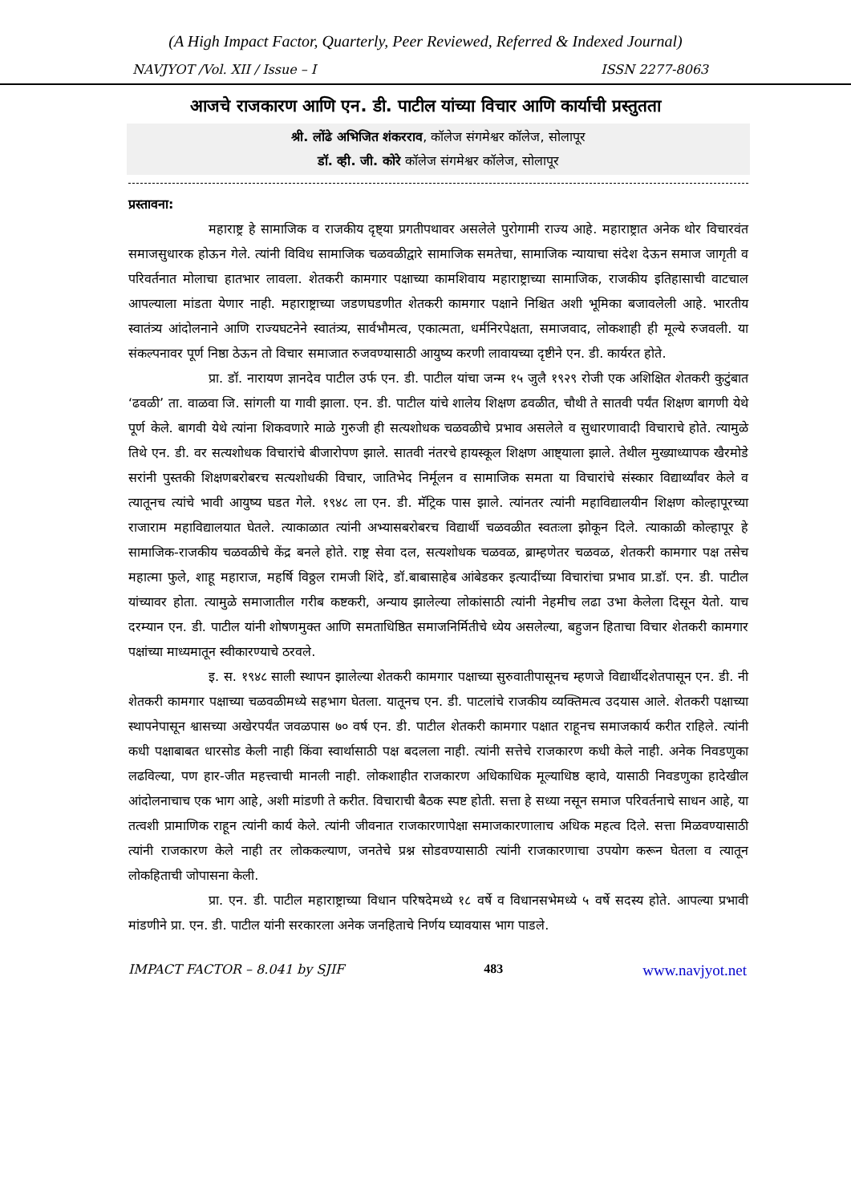(A High Impact Factor, Quarterly, Peer Reviewed, Referred & Indexed Journal)
NAVJYOT /Vol. XII / Issue – I ISSN 2277-8063
आजचे राजकारण आणि एन. डी. पाटील यांच्या विचार आणि कार्याची प्रस्तुतता
श्री. लोंढे अभिजित शंकरराव, कॉलेज संगमेश्वर कॉलेज, सोलापूर
डॉ. व्ही. जी. कोरे कॉलेज संगमेश्वर कॉलेज, सोलापूर
प्रस्तावना:
महाराष्ट्र हे सामाजिक व राजकीय दृष्ट्या प्रगतीपथावर असलेले पुरोगामी राज्य आहे. महाराष्ट्रात अनेक थोर विचारवंत समाजसुधारक होऊन गेले. त्यांनी विविध सामाजिक चळवळीद्वारे सामाजिक समतेचा, सामाजिक न्यायाचा संदेश देऊन समाज जागृती व परिवर्तनात मोलाचा हातभार लावला. शेतकरी कामगार पक्षाच्या कामशिवाय महाराष्ट्राच्या सामाजिक, राजकीय इतिहासाची वाटचाल आपल्याला मांडता येणार नाही. महाराष्ट्राच्या जडणघडणीत शेतकरी कामगार पक्षाने निश्चित अशी भूमिका बजावलेली आहे. भारतीय स्वातंत्र्य आंदोलनाने आणि राज्यघटनेने स्वातंत्र्य, सार्वभौमत्व, एकात्मता, धर्मनिरपेक्षता, समाजवाद, लोकशाही ही मूल्ये रुजवली. या संकल्पनावर पूर्ण निष्ठा ठेऊन तो विचार समाजात रुजवण्यासाठी आयुष्य करणी लावायच्या दृष्टीने एन. डी. कार्यरत होते.
प्रा. डॉ. नारायण ज्ञानदेव पाटील उर्फ एन. डी. पाटील यांचा जन्म १५ जुलै १९२९ रोजी एक अशिक्षित शेतकरी कुटुंबात ‘ढवळी’ ता. वाळवा जि. सांगली या गावी झाला. एन. डी. पाटील यांचे शालेय शिक्षण ढवळीत, चौथी ते सातवी पर्यंत शिक्षण बागणी येथे पूर्ण केले. बागवी येथे त्यांना शिकवणारे माळे गुरुजी ही सत्यशोधक चळवळीचे प्रभाव असलेले व सुधारणावादी विचाराचे होते. त्यामुळे तिथे एन. डी. वर सत्यशोधक विचारांचे बीजारोपण झाले. सातवी नंतरचे हायस्कूल शिक्षण आष्ट्याला झाले. तेथील मुख्याध्यापक खैरमोडे सरांनी पुस्तकी शिक्षणबरोबरच सत्यशोधकी विचार, जातिभेद निर्मूलन व सामाजिक समता या विचारांचे संस्कार विद्यार्थ्यांवर केले व त्यातूनच त्यांचे भावी आयुष्य घडत गेले. १९४८ ला एन. डी. मॅट्रिक पास झाले. त्यांनतर त्यांनी महाविद्यालयीन शिक्षण कोल्हापूरच्या राजाराम महाविद्यालयात घेतले. त्याकाळात त्यांनी अभ्यासबरोबरच विद्यार्थी चळवळीत स्वतःला झोकून दिले. त्याकाळी कोल्हापूर हे सामाजिक-राजकीय चळवळीचे केंद्र बनले होते. राष्ट्र सेवा दल, सत्यशोधक चळवळ, ब्राम्हणेतर चळवळ, शेतकरी कामगार पक्ष तसेच महात्मा फुले, शाहू महाराज, महर्षि विठ्ठल रामजी शिंदे, डॉ.बाबासाहेब आंबेडकर इत्यादींच्या विचारांचा प्रभाव प्रा.डॉ. एन. डी. पाटील यांच्यावर होता. त्यामुळे समाजातील गरीब कष्टकरी, अन्याय झालेल्या लोकांसाठी त्यांनी नेहमीच लढा उभा केलेला दिसून येतो. याच दरम्यान एन. डी. पाटील यांनी शोषणमुक्त आणि समताधिष्ठित समाजनिर्मितीचे ध्येय असलेल्या, बहुजन हिताचा विचार शेतकरी कामगार पक्षांच्या माध्यमातून स्वीकारण्याचे ठरवले.
इ. स. १९४८ साली स्थापन झालेल्या शेतकरी कामगार पक्षाच्या सुरुवातीपासूनच म्हणजे विद्यार्थीदशेतपासून एन. डी. नी शेतकरी कामगार पक्षाच्या चळवळीमध्ये सहभाग घेतला. यातूनच एन. डी. पाटलांचे राजकीय व्यक्तिमत्व उदयास आले. शेतकरी पक्षाच्या स्थापनेपासून श्वासच्या अखेरपर्यंत जवळपास ७० वर्ष एन. डी. पाटील शेतकरी कामगार पक्षात राहूनच समाजकार्य करीत राहिले. त्यांनी कधी पक्षाबाबत धारसोड केली नाही किंवा स्वार्थासाठी पक्ष बदलला नाही. त्यांनी सत्तेचे राजकारण कधी केले नाही. अनेक निवडणुका लढविल्या, पण हार-जीत महत्त्वाची मानली नाही. लोकशाहीत राजकारण अधिकाधिक मूल्याधिष्ठ व्हावे, यासाठी निवडणुका हादेखील आंदोलनाचाच एक भाग आहे, अशी मांडणी ते करीत. विचाराची बैठक स्पष्ट होती. सत्ता हे सध्या नसून समाज परिवर्तनाचे साधन आहे, या तत्वशी प्रामाणिक राहून त्यांनी कार्य केले. त्यांनी जीवनात राजकारणापेक्षा समाजकारणालाच अधिक महत्व दिले. सत्ता मिळवण्यासाठी त्यांनी राजकारण केले नाही तर लोककल्याण, जनतेचे प्रश्न सोडवण्यासाठी त्यांनी राजकारणाचा उपयोग करून घेतला व त्यातून लोकहिताची जोपासना केली.
प्रा. एन. डी. पाटील महाराष्ट्राच्या विधान परिषदेमध्ये १८ वर्षे व विधानसभेमध्ये ५ वर्षे सदस्य होते. आपल्या प्रभावी मांडणीने प्रा. एन. डी. पाटील यांनी सरकारला अनेक जनहिताचे निर्णय घ्यावयास भाग पाडले.
IMPACT FACTOR – 8.041 by SJIF 483 www.navjyot.net